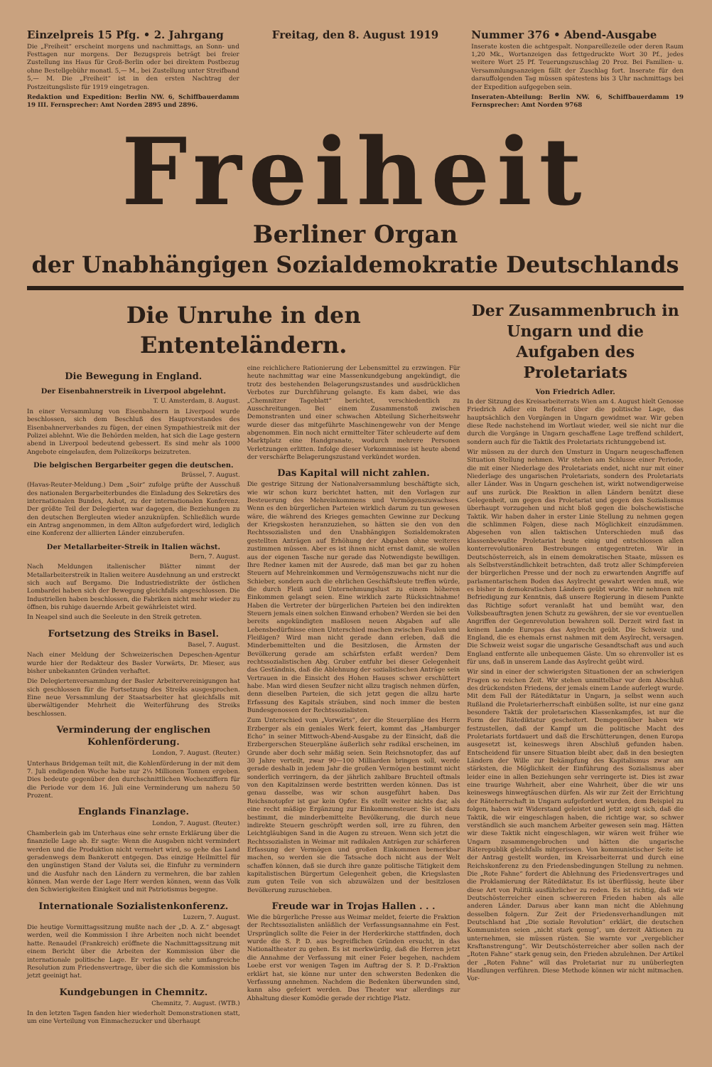Einzelpreis 15 Pfg. • 2. Jahrgang
Die „Freiheit“ erscheint morgens und nachmittags, an Sonn- und Festtagen nur morgens. Der Bezugspreis beträgt bei freier Zustellung ins Haus für Groß-Berlin oder bei direktem Postbezug ohne Bestellgebühr monatl. 5,— M., bei Zustellung unter Streifband 5,— M. Die „Freiheit“ ist in den ersten Nachtrag der Postzeitungsliste für 1919 eingetragen.
Redaktion und Expedition: Berlin NW. 6, Schiffbauerdamm 19 III. Fernsprecher: Amt Norden 2895 und 2896.
Freitag, den 8. August 1919 Nummer 376 • Abend-Ausgabe
Inserate kosten die achtgespalt. Nonpareillezeile oder deren Raum 1,20 Mk., Wortanzeigen das fettgedruckte Wort 30 Pf., jedes weitere Wort 25 Pf. Teuerungszuschlag 20 Proz. Bei Familien- u. Versammlungsanzeigen fällt der Zuschlag fort. Inserate für den darauffolgenden Tag müssen spätestens bis 3 Uhr nachmittags bei der Expedition aufgegeben sein.
Inseraten-Abteilung: Berlin NW. 6, Schiffbauerdamm 19 Fernsprecher: Amt Norden 9768
Freiheit
Berliner Organ
der Unabhängigen Sozialdemokratie Deutschlands
Die Unruhe in den Ententeländern.
Die Bewegung in England.
Der Eisenbahnerstreik in Liverpool abgelehnt.
T. U. Amsterdam, 8. August.
In einer Versammlung von Eisenbahnern in Liverpool wurde beschlossen, sich dem Beschluß des Hauptvorstandes des Eisenbahnerverbandes zu fügen, der einen Sympathiestreik mit der Polizei ablehnt. Wie die Behörden melden, hat sich die Lage gestern abend in Liverpool bedeutend gebessert. Es sind mehr als 1000 Angebote eingelaufen, dem Polizeikorps beizutreten.
Die belgischen Bergarbeiter gegen die deutschen.
Brüssel, 7. August.
(Havas-Reuter-Meldung.) Dem „Soir“ zufolge prüfte der Ausschuß des nationalen Bergarbeiterbundes die Einladung des Sekretärs des internationalen Bundes, Ashot, zu der internationalen Konferenz. Der größte Teil der Delegierten war dagegen, die Beziehungen zu den deutschen Bergleuten wieder anzuknüpfen. Schließlich wurde ein Antrag angenommen, in dem Allton aufgefordert wird, lediglich eine Konferenz der alliierten Länder einzuberufen.
Der Metallarbeiter-Streik in Italien wächst.
Bern, 7. August.
Nach Meldungen italienischer Blätter nimmt der Metallarbeiterstreik in Italien weitere Ausdehnung an und erstreckt sich auch auf Bergamo. Die Industriedistrikte der östlichen Lombardei haben sich der Bewegung gleichfalls angeschlossen. Die Industriellen haben beschlossen, die Fabriken nicht mehr wieder zu öffnen, bis ruhige dauernde Arbeit gewährleistet wird.
In Neapel sind auch die Seeleute in den Streik getreten.
Fortsetzung des Streiks in Basel.
Basel, 7. August.
Nach einer Meldung der Schweizerischen Depeschen-Agentur wurde hier der Redakteur des Basler Vorwärts, Dr. Mieser, aus bisher unbekannten Gründen verhaftet.
Die Delegiertenversammlung der Basler Arbeitervereinigungen hat sich geschlossen für die Fortsetzung des Streiks ausgesprochen. Eine neue Versammlung der Staatsarbeiter hat gleichfalls mit überwältigender Mehrheit die Weiterführung des Streiks beschlossen.
Verminderung der englischen Kohlenförderung.
London, 7. August. (Reuter.)
Unterhaus Bridgeman teilt mit, die Kohlenförderung in der mit dem 7. Juli endigenden Woche habe nur 2¼ Millionen Tonnen ergeben. Dies bedeute gegenüber den durchschnittlichen Wochenziffern für die Periode vor dem 16. Juli eine Verminderung um nahezu 50 Prozent.
Englands Finanzlage.
London, 7. August. (Reuter.)
Chamberlein gab im Unterhaus eine sehr ernste Erklärung über die finanzielle Lage ab. Er sagte: Wenn die Ausgaben nicht vermindert werden und die Produktion nicht vermehrt wird, so gehe das Land geradenwegs dem Bankerott entgegen. Das einzige Heilmittel für den ungünstigen Stand der Valuta sei, die Einfuhr zu vermindern und die Ausfuhr nach den Ländern zu vermehren, die bar zahlen können. Man werde der Lage Herr werden können, wenn das Volk den Schwierigkeiten Einigkeit und mit Patriotismus begegne.
Internationale Sozialistenkonferenz.
Luzern, 7. August.
Die heutige Vormittagssitzung mußte nach der „D. A. Z.“ abgesagt werden, weil die Kommission I ihre Arbeiten noch nicht beendet hatte. Renaudel (Frankreich) eröffnete die Nachmittagssitzung mit einem Bericht über die Arbeiten der Kommission über die internationale politische Lage. Er verlas die sehr umfangreiche Resolution zum Friedensvertrage, über die sich die Kommission bis jetzt geeinigt hat.
Kundgebungen in Chemnitz.
Chemnitz, 7. August. (WTB.)
In den letzten Tagen fanden hier wiederholt Demonstrationen statt, um eine Verteilung von Einmachezucker und überhaupt
eine reichlichere Rationierung der Lebensmittel zu erzwingen. Für heute nachmittag war eine Massenkundgebung angekündigt, die trotz des bestehenden Belagerungszustandes und ausdrücklichen Verbotes zur Durchführung gelangte. Es kam dabei, wie das „Chemnitzer Tageblatt“ berichtet, verschiedentlich zu Ausschreitungen. Bei einem Zusammenstoß zwischen Demonstranten und einer schwachen Abteilung Sicherheitswehr wurde dieser das mitgeführte Maschinengewehr von der Menge abgenommen. Ein noch nicht ermittelter Täter schleuderte auf dem Marktplatz eine Handgranate, wodurch mehrere Personen Verletzungen erlitten. Infolge dieser Vorkommnisse ist heute abend der verschärfte Belagerungszustand verkündet worden.
Das Kapital will nicht zahlen.
Die gestrige Sitzung der Nationalversammlung beschäftigte sich, wie wir schon kurz berichtet hatten, mit den Vorlagen zur Besteuerung des Mehreinkommens und Vermögenszuwachses. Wenn es den bürgerlichen Parteien wirklich darum zu tun gewesen wäre, die während des Krieges gemachten Gewinne zur Deckung der Kriegskosten heranzuziehen, so hätten sie den von den Rechtssozialisten und den Unabhängigen Sozialdemokraten gestellten Anträgen auf Erhöhung der Abgaben ohne weiteres zustimmen müssen. Aber es ist ihnen nicht ernst damit, sie wollen aus der eigenen Tasche nur gerade das Notwendigste bewilligen. Ihre Redner kamen mit der Ausrede, daß man bei gar zu hohen Steuern auf Mehreinkommen und Vermögenszuwachs nicht nur die Schieber, sondern auch die ehrlichen Geschäftsleute treffen würde, die durch Fleiß und Unternehmungslust zu einem höheren Einkommen gelangt seien. Eine wirklich zarte Rücksichtnahme! Haben die Vertreter der bürgerlichen Parteien bei den indirekten Steuern jemals einen solchen Einwand erhoben? Werden sie bei den bereits angekündigten maßlosen neuen Abgaben auf alle Lebensbedürfnisse einen Unterschied machen zwischen Faulen und Fleißigen? Wird man nicht gerade dann erleben, daß die Minderbemittelten und die Besitzlosen, die Ärmsten der Bevölkerung gerade am schärfsten erfaßt werden? Dem rechtssozialistischen Abg. Gruber entfuhr bei dieser Gelegenheit das Geständnis, daß die Ablehnung der sozialistischen Anträge sein Vertrauen in die Einsicht des Hohen Hauses schwer erschüttert habe. Man wird diesen Seufzer nicht allzu tragisch nehmen dürfen, denn dieselben Parteien, die sich jetzt gegen die allzu harte Erfassung des Kapitals sträuben, sind noch immer die besten Bundesgenossen der Rechtssozialisten.
Zum Unterschied vom „Vorwärts“, der die Steuerpläne des Herrn Erzberger als ein geniales Werk feiert, kommt das „Hamburger Echo“ in seiner Mittwoch-Abend-Ausgabe zu der Einsicht, daß die Erzbergerschen Steuerpläne äußerlich sehr radikal erscheinen, im Grunde aber doch sehr mäßig seien. Sein Reichsnotopfer, das auf 30 Jahre verteilt, zwar 90—100 Milliarden bringen soll, werde gerade deshalb in jedem Jahr die großen Vermögen bestimmt nicht sonderlich verringern, da der jährlich zahlbare Bruchteil oftmals von den Kapitalzinsen werde bestritten werden können. Das ist genau dasselbe, was wir schon ausgeführt haben. Das Reichsnotopfer ist gar kein Opfer. Es stellt weiter nichts dar, als eine recht mäßige Ergänzung zur Einkommensteuer. Sie ist dazu bestimmt, die minderbemittelte Bevölkerung, die durch neue indirekte Steuern geschröpft werden soll, irre zu führen, den Leichtgläubigen Sand in die Augen zu streuen. Wenn sich jetzt die Rechtssozialisten in Weimar mit radikalen Anträgen zur schärferen Erfassung der Vermögen und großen Einkommen bemerkbar machen, so werden sie die Tatsache doch nicht aus der Welt schaffen können, daß sie durch ihre ganze politische Tätigkeit dem kapitalistischen Bürgertum Gelegenheit geben, die Kriegslasten zum guten Teile von sich abzuwälzen und der besitzlosen Bevölkerung zuzuschieben.
Freude war in Trojas Hallen . . .
Wie die bürgerliche Presse aus Weimar meldet, feierte die Fraktion der Rechtssozialisten anläßlich der Verfassungsannahme ein Fest. Ursprünglich sollte die Feier in der Herderkirche stattfinden, doch wurde die S. P. D. aus begreiflichen Gründen ersucht, in das Nationaltheater zu gehen. Es ist merkwürdig, daß die Herren jetzt die Annahme der Verfassung mit einer Feier begehen, nachdem Loebe erst vor wenigen Tagen im Auftrag der S. P. D.-Fraktion erklärt hat, sie könne nur unter den schwersten Bedenken die Verfassung annehmen. Nachdem die Bedenken überwunden sind, kann also gefeiert werden. Das Theater war allerdings zur Abhaltung dieser Komödie gerade der richtige Platz.
Der Zusammenbruch in Ungarn und die Aufgaben des Proletariats
Von Friedrich Adler.
In der Sitzung des Kreisarbeiterrats Wien am 4. August hielt Genosse Friedrich Adler ein Referat über die politische Lage, das hauptsächlich den Vorgängen in Ungarn gewidmet war. Wir geben diese Rede nachstehend im Wortlaut wieder, weil sie nicht nur die durch die Vorgänge in Ungarn geschaffene Lage treffend schildert, sondern auch für die Taktik des Proletariats richtunggebend ist.
Wir müssen zu der durch den Umsturz in Ungarn neugeschaffenen Situation Stellung nehmen. Wir stehen am Schlusse einer Periode, die mit einer Niederlage des Proletariats endet, nicht nur mit einer Niederlage des ungarischen Proletariats, sondern des Proletariats aller Länder. Was in Ungarn geschehen ist, wirkt notwendigerweise auf uns zurück. Die Reaktion in allen Ländern benützt diese Gelegenheit, um gegen das Proletariat und gegen den Sozialismus überhaupt vorzugehen und nicht bloß gegen die bolschewistische Taktik. Wir haben daher in erster Linie Stellung zu nehmen gegen die schlimmen Folgen, diese nach Möglichkeit einzudämmen. Abgesehen von allen taktischen Unterschieden muß das klassenbewußte Proletariat heute einig und entschlossen allen konterrevolutionären Bestrebungen entgegentreten. Wir in Deutschösterreich, als in einem demokratischen Staate, müssen es als Selbstverständlichkeit betrachten, daß trotz aller Schimpfereien der bürgerlichen Presse und der noch zu erwartenden Angriffe auf parlamentarischem Boden das Asylrecht gewahrt werden muß, wie es bisher in demokratischen Ländern geübt wurde. Wir nehmen mit Befriedigung zur Kenntnis, daß unsere Regierung in diesem Punkte das Richtige sofort veranlaßt hat und bemüht war, den Volksbeauftragten jenen Schutz zu gewähren, der sie vor eventuellen Angriffen der Gegenrevolution bewahren soll. Derzeit wird fast in keinem Lande Europas das Asylrecht geübt. Die Schweiz und England, die es ehemals ernst nahmen mit dem Asylrecht, versagen. Die Schweiz weist sogar die ungarische Gesandtschaft aus und auch England entfernte alle unbequemen Gäste. Um so ehrenvoller ist es für uns, daß in unserem Lande das Asylrecht geübt wird.
Wir sind in einer der schwierigsten Situationen der an schwierigen Fragen so reichen Zeit. Wir stehen unmittelbar vor dem Abschluß des drückendsten Friedens, der jemals einem Lande auferlegt wurde. Mit dem Fall der Rätediktatur in Ungarn, ja selbst wenn auch Rußland die Proletarierherrschaft einbüßen sollte, ist nur eine ganz besondere Taktik der proletarischen Klassenkampfes, ist nur die Form der Rätediktatur gescheitert. Demgegenüber haben wir festzustellen, daß der Kampf um die politische Macht des Proletariats fortdauert und daß die Erschütterungen, denen Europa ausgesetzt ist, keineswegs ihren Abschluß gefunden haben. Entscheidend für unsere Situation bleibt aber, daß in den besiegten Ländern der Wille zur Bekämpfung des Kapitalismus zwar am stärksten, die Möglichkeit der Einführung des Sozialismus aber leider eine in allen Beziehungen sehr verringerte ist. Dies ist zwar eine traurige Wahrheit, aber eine Wahrheit, über die wir uns keineswegs hinwegtäuschen dürfen. Als wir zur Zeit der Errichtung der Räteherrschaft in Ungarn aufgefordert wurden, dem Beispiel zu folgen, haben wir Widerstand geleistet und jetzt zeigt sich, daß die Taktik, die wir eingeschlagen haben, die richtige war, so schwer verständlich sie auch manchem Arbeiter gewesen sein mag. Hätten wir diese Taktik nicht eingeschlagen, wir wären weit früher wie Ungarn zusammengebrochen und hätten die ungarische Räterepublik gleichfalls mitgerissen. Von kommunistischer Seite ist der Antrag gestellt worden, im Kreisarbeiterrat und durch eine Reichskonferenz zu den Friedensbedingungen Stellung zu nehmen. Die „Rote Fahne“ fordert die Ablehnung des Friedensvertrages und die Proklamierung der Rätediktatur. Es ist überflüssig, heute über diese Art von Politik ausführlicher zu reden. Es ist richtig, daß wir Deutschösterreicher einen schwereren Frieden haben als alle anderen Länder. Daraus aber kann man nicht die Ablehnung desselben folgern. Zur Zeit der Friedensverhandlungen mit Deutschland hat „Die soziale Revolution“ erklärt, die deutschen Kommunisten seien „nicht stark genug“, um derzeit Aktionen zu unternehmen, sie müssen rüsten. Sie warnte vor „vergeblicher Kraftanstrengung“. Wir Deutschösterreicher aber sollen nach der „Roten Fahne“ stark genug sein, den Frieden abzulehnen. Der Artikel der „Roten Fahne“ will das Proletariat nur zu unüberlegten Handlungen verführen. Diese Methode können wir nicht mitmachen. Vor-